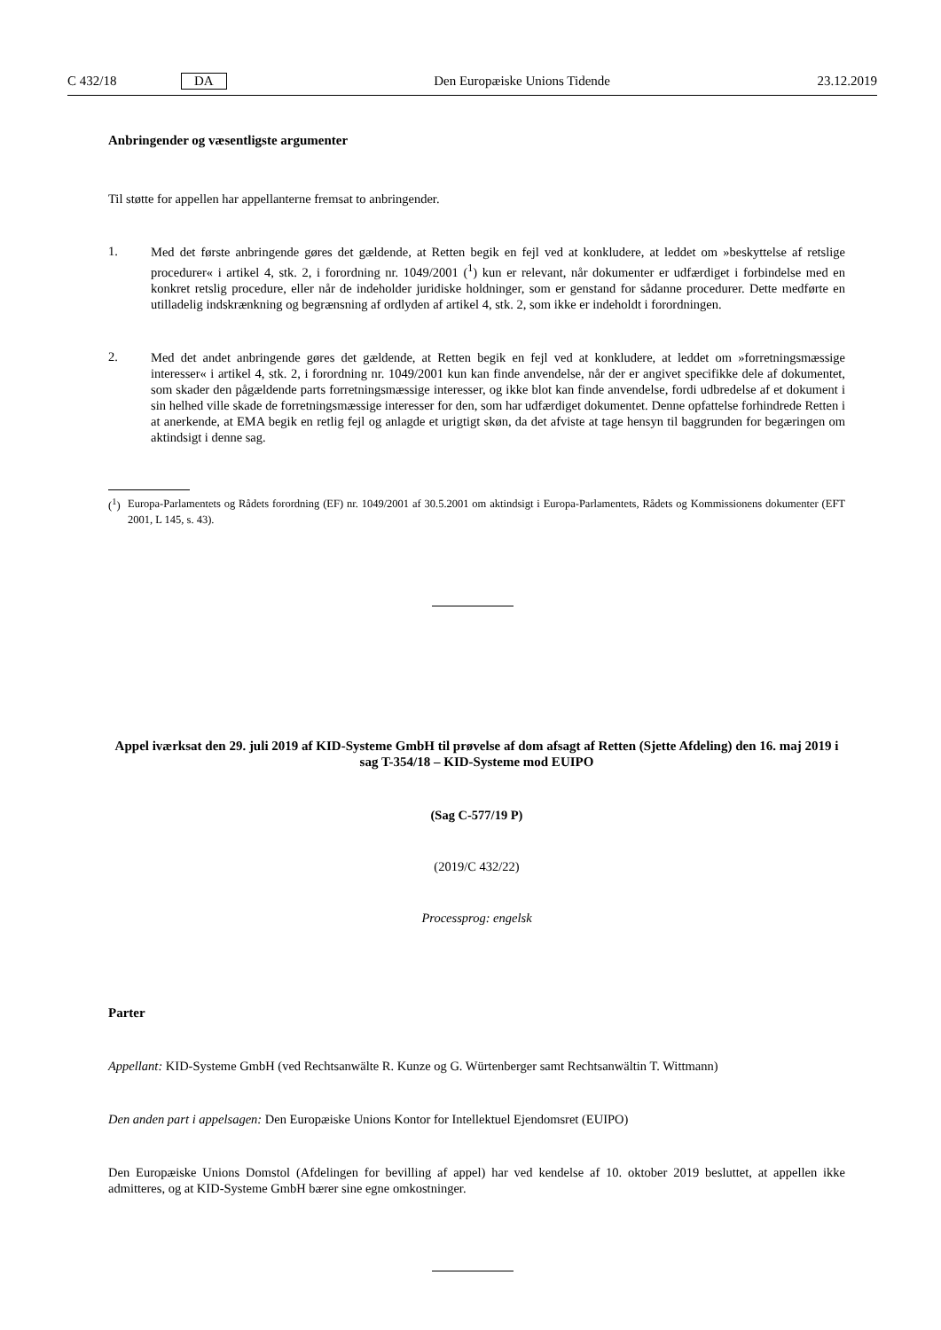C 432/18 DA Den Europæiske Unions Tidende 23.12.2019
Anbringender og væsentligste argumenter
Til støtte for appellen har appellanterne fremsat to anbringender.
1.
Med det første anbringende gøres det gældende, at Retten begik en fejl ved at konkludere, at leddet om »beskyttelse af retslige procedurer« i artikel 4, stk. 2, i forordning nr. 1049/2001 (<sup>1</sup>) kun er relevant, når dokumenter er udfærdiget i forbindelse med en konkret retslig procedure, eller når de indeholder juridiske holdninger, som er genstand for sådanne procedurer. Dette med­førte en utilladelig indskrænkning og begrænsning af ordlyden af artikel 4, stk. 2, som ikke er indeholdt i forordningen.
2.
Med det andet anbringende gøres det gældende, at Retten begik en fejl ved at konkludere, at leddet om »forretningsmæssige interesser« i artikel 4, stk. 2, i forordning nr. 1049/2001 kun kan finde anvendelse, når der er angivet specifikke dele af doku­mentet, som skader den pågældende parts forretningsmæssige interesser, og ikke blot kan finde anvendelse, fordi udbredelse af et dokument i sin helhed ville skade de forretningsmæssige interesser for den, som har udfærdiget dokumentet. Denne opfat­telse forhindrede Retten i at anerkende, at EMA begik en retlig fejl og anlagde et urigtigt skøn, da det afviste at tage hensyn til baggrunden for begæringen om aktindsigt i denne sag.
(<sup>1</sup>)
Europa-Parlamentets og Rådets forordning (EF) nr. 1049/2001 af 30.5.2001 om aktindsigt i Europa-Parlamentets, Rådets og Kommissionens dokumenter (EFT 2001, L 145, s. 43).
Appel iværksat den 29. juli 2019 af KID-Systeme GmbH til prøvelse af dom afsagt af Retten (Sjette Afdeling) den 16. maj 2019 i sag T-354/18 – KID-Systeme mod EUIPO
(Sag C-577/19 P)
(2019/C 432/22)
Processprog: engelsk
Parter
Appellant: KID-Systeme GmbH (ved Rechtsanwälte R. Kunze og G. Würtenberger samt Rechtsanwältin T. Wittmann)
Den anden part i appelsagen: Den Europæiske Unions Kontor for Intellektuel Ejendomsret (EUIPO)
Den Europæiske Unions Domstol (Afdelingen for bevilling af appel) har ved kendelse af 10. oktober 2019 besluttet, at appellen ikke admitteres, og at KID-Systeme GmbH bærer sine egne omkostninger.